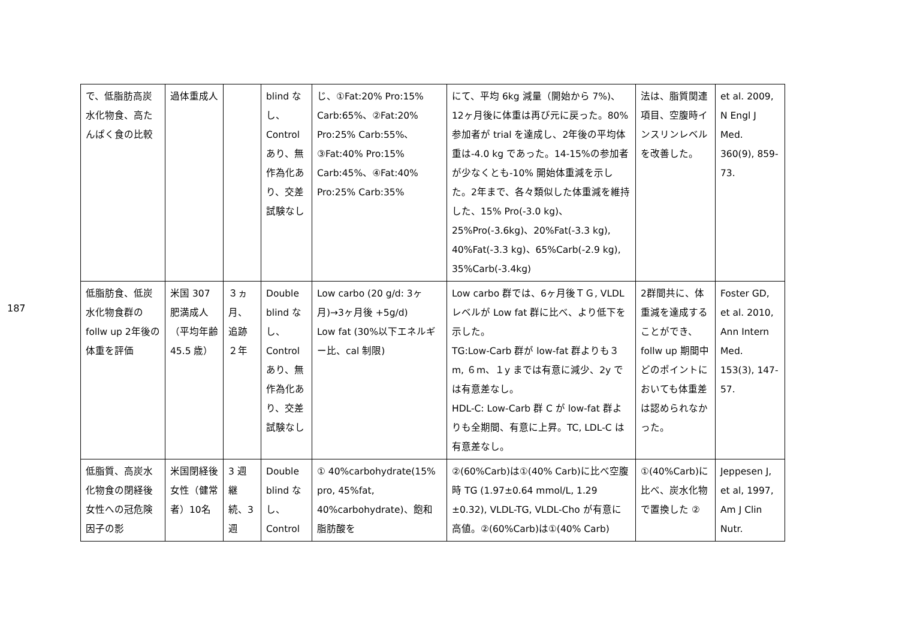187
| で、低脂肪高炭水化物食、高たんぱく食の比較 | 過体重成人 | | blind なし、Control あり、無作為化あり、交差試験なし | じ、①Fat:20% Pro:15% Carb:65%、②Fat:20% Pro:25% Carb:55%、③Fat:40% Pro:15% Carb:45%、④Fat:40% Pro:25% Carb:35% | にて、平均 6kg 減量（開始から 7%)、12ヶ月後に体重は再び元に戻った。80%参加者が trial を達成し、2年後の平均体重は-4.0 kg であった。14-15%の参加者が少なくとも-10% 開始体重減を示した。2年まで、各々類似した体重減を維持した、15% Pro(-3.0 kg)、25%Pro(-3.6kg)、20%Fat(-3.3 kg), 40%Fat(-3.3 kg)、65%Carb(-2.9 kg), 35%Carb(-3.4kg) | 法は、脂質関連項目、空腹時インスリンレベルを改善した。 | et al. 2009, N Engl J Med. 360(9), 859-73. |
| 低脂肪食、低炭水化物食群の follw up 2年後の体重を評価 | 米国 307 肥満成人（平均年齢 45.5 歳） | ３ヵ月、追跡２年 | Double blind なし、Control あり、無作為化あり、交差試験なし | Low carbo (20 g/d: 3ヶ月)→3ヶ月後 +5g/d) Low fat (30%以下エネルギー比、cal 制限) | Low carbo 群では、6ヶ月後ＴＧ, VLDL レベルが Low fat 群に比べ、より低下を示した。 TG:Low-Carb 群が low-fat 群よりも３m, ６m、１y までは有意に減少、2y では有意差なし。 HDL-C: Low-Carb 群 C が low-fat 群よりも全期間、有意に上昇。TC, LDL-C は有意差なし。 | 2群間共に、体重減を達成することができ、follw up 期間中どのポイントにおいても体重差は認められなかった。 | Foster GD, et al. 2010, Ann Intern Med. 153(3), 147-57. |
| 低脂質、高炭水化物食の閉経後女性への冠危険因子の影 | 米国閉経後女性（健常者）10名 | 3 週継続、3 週 | Double blind なし、Control | ① 40%carbohydrate(15% pro, 45%fat, 40%carbohydrate)、飽和脂肪酸を | ②(60%Carb)は①(40% Carb)に比べ空腹時 TG (1.97±0.64 mmol/L, 1.29 ±0.32), VLDL-TG, VLDL-Cho が有意に高値。②(60%Carb)は①(40% Carb) | ①(40%Carb)に比べ、炭水化物で置換した ② | Jeppesen J, et al, 1997, Am J Clin Nutr. |